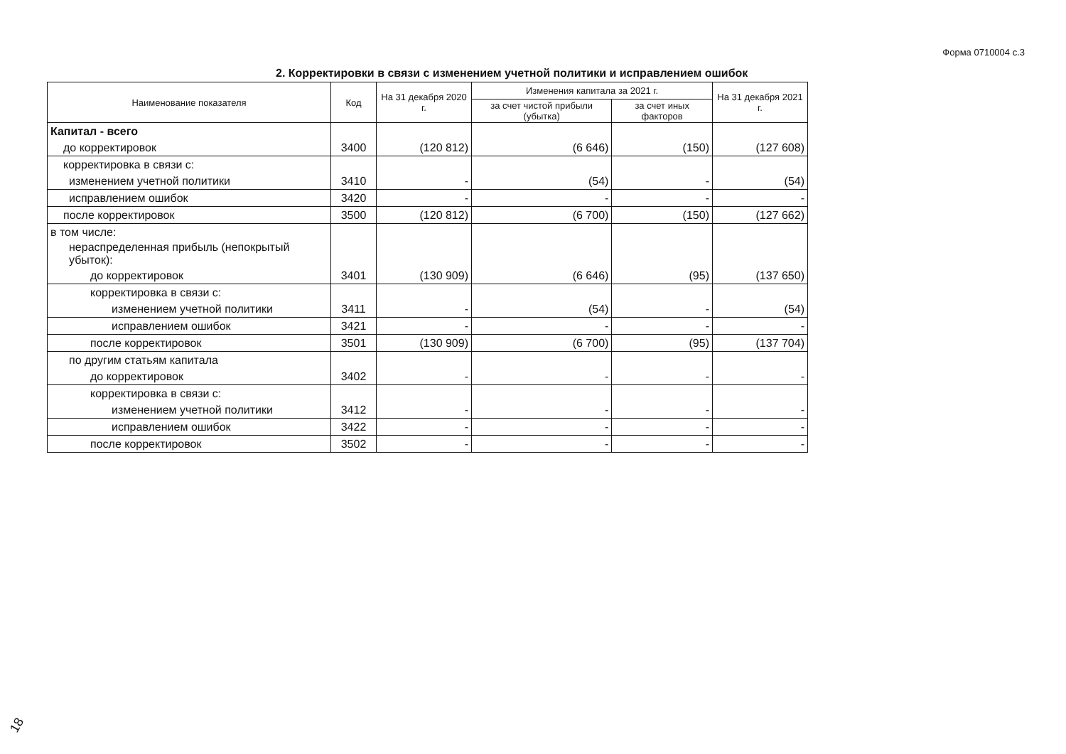Форма 0710004 с.3
2. Корректировки в связи с изменением учетной политики и исправлением ошибок
| Наименование показателя | Код | На 31 декабря 2020 г. | Изменения капитала за 2021 г. | | На 31 декабря 2021 г. |
| --- | --- | --- | --- | --- | --- |
| | | | за счет чистой прибыли (убытка) | за счет иных факторов | |
| Капитал - всего | | | | | |
| до корректировок | 3400 | (120 812) | (6 646) | (150) | (127 608) |
| корректировка в связи с: | | | | | |
| изменением учетной политики | 3410 | - | (54) | - | (54) |
| исправлением ошибок | 3420 | - | - | - | - |
| после корректировок | 3500 | (120 812) | (6 700) | (150) | (127 662) |
| в том числе: | | | | | |
| нераспределенная прибыль (непокрытый убыток): | | | | | |
| до корректировок | 3401 | (130 909) | (6 646) | (95) | (137 650) |
| корректировка в связи с: | | | | | |
| изменением учетной политики | 3411 | - | (54) | - | (54) |
| исправлением ошибок | 3421 | - | - | - | - |
| после корректировок | 3501 | (130 909) | (6 700) | (95) | (137 704) |
| по другим статьям капитала | | | | | |
| до корректировок | 3402 | - | - | - | - |
| корректировка в связи с: | | | | | |
| изменением учетной политики | 3412 | - | - | - | - |
| исправлением ошибок | 3422 | - | - | - | - |
| после корректировок | 3502 | - | - | - | - |
18